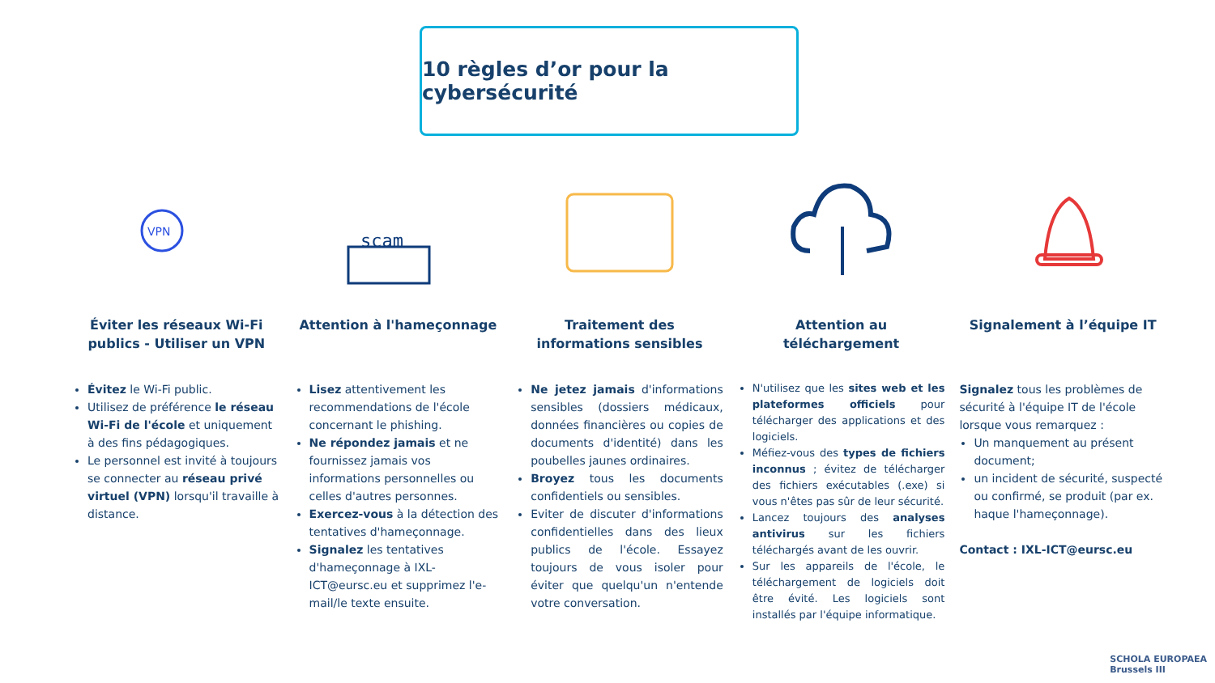10 règles d’or pour la cybersécurité
VPN
scam
Éviter les réseaux Wi-Fi publics - Utiliser un VPN
Évitez le Wi-Fi public.
Utilisez de préférence le réseau Wi-Fi de l'école et uniquement à des fins pédagogiques.
Le personnel est invité à toujours se connecter au réseau privé virtuel (VPN) lorsqu'il travaille à distance.
Attention à l'hameçonnage
Lisez attentivement les recommendations de l'école concernant le phishing.
Ne répondez jamais et ne fournissez jamais vos informations personnelles ou celles d'autres personnes.
Exercez-vous à la détection des tentatives d'hameçonnage.
Signalez les tentatives d'hameçonnage à IXL-ICT@eursc.eu et supprimez l'e-mail/le texte ensuite.
Traitement des informations sensibles
Ne jetez jamais d'informations sensibles (dossiers médicaux, données financières ou copies de documents d'identité) dans les poubelles jaunes ordinaires.
Broyez tous les documents confidentiels ou sensibles.
Eviter de discuter d'informations confidentielles dans des lieux publics de l'école. Essayez toujours de vous isoler pour éviter que quelqu'un n'entende votre conversation.
Attention au téléchargement
N'utilisez que les sites web et les plateformes officiels pour télécharger des applications et des logiciels.
Méfiez-vous des types de fichiers inconnus ; évitez de télécharger des fichiers exécutables (.exe) si vous n'êtes pas sûr de leur sécurité.
Lancez toujours des analyses antivirus sur les fichiers téléchargés avant de les ouvrir.
Sur les appareils de l'école, le téléchargement de logiciels doit être évité. Les logiciels sont installés par l'équipe informatique.
Signalement à l’équipe IT
Signalez tous les problèmes de sécurité à l'équipe IT de l'école lorsque vous remarquez :
Un manquement au présent document;
un incident de sécurité, suspecté ou confirmé, se produit (par ex. haque l'hameçonnage).
Contact : IXL-ICT@eursc.eu
SCHOLA EUROPAEA
Brussels III